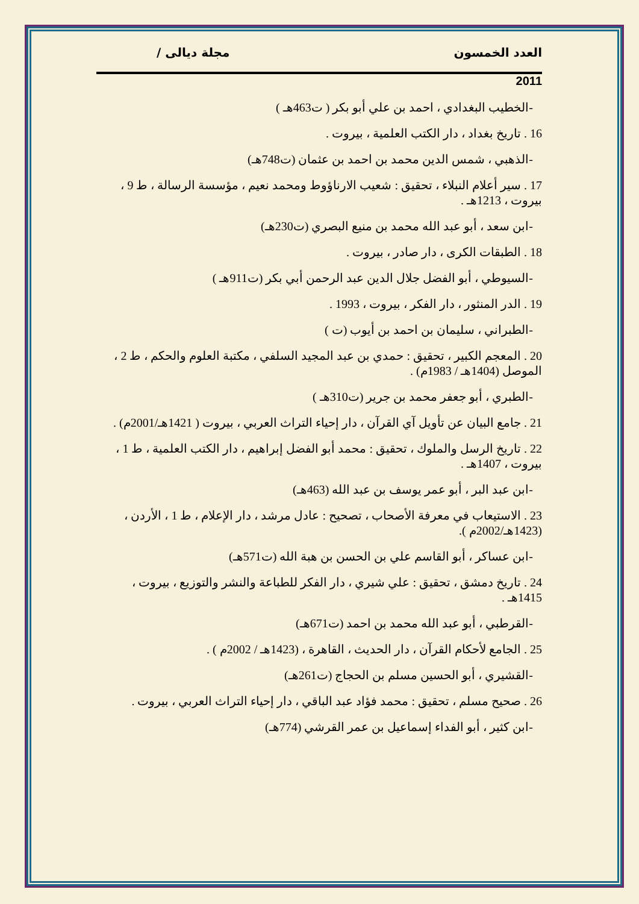العدد الخمسون مجلة ديالى /
2011
-الخطيب البغدادي ، احمد بن علي أبو بكر ( ت463هـ )
16 . تاريخ بغداد ، دار الكتب العلمية ، بيروت .
-الذهبي ، شمس الدين محمد بن احمد بن عثمان (ت748هـ)
17 . سير أعلام النبلاء ، تحقيق : شعيب الارناؤوط ومحمد نعيم ، مؤسسة الرسالة ، ط 9 ، بيروت ، 1213هـ .
-ابن سعد ، أبو عبد الله محمد بن منيع البصري (ت230هـ)
18 . الطبقات الكرى ، دار صادر ، بيروت .
-السيوطي ، أبو الفضل جلال الدين عبد الرحمن أبي بكر (ت911هـ )
19 . الدر المنثور ، دار الفكر ، بيروت ، 1993 .
-الطبراني ، سليمان بن احمد بن أيوب (ت )
20 . المعجم الكبير ، تحقيق : حمدي بن عبد المجيد السلفي ، مكتبة العلوم والحكم ، ط 2 ، الموصل (1404هـ / 1983م) .
-الطبري ، أبو جعفر محمد بن جرير (ت310هـ )
21 . جامع البيان عن تأويل آي القرآن ، دار إحياء التراث العربي ، بيروت ( 1421هـ/2001م) .
22 . تاريخ الرسل والملوك ، تحقيق : محمد أبو الفضل إبراهيم ، دار الكتب العلمية ، ط 1 ، بيروت ، 1407هـ .
-ابن عبد البر ، أبو عمر يوسف بن عبد الله (463هـ)
23 . الاستيعاب في معرفة الأصحاب ، تصحيح : عادل مرشد ، دار الإعلام ، ط 1 ، الأردن ، (1423هـ/2002م ).
-ابن عساكر ، أبو القاسم علي بن الحسن بن هبة الله (ت571هـ)
24 . تاريخ دمشق ، تحقيق : علي شيري ، دار الفكر للطباعة والنشر والتوزيع ، بيروت ، 1415هـ .
-القرطبي ، أبو عبد الله محمد بن احمد (ت671هـ)
25 . الجامع لأحكام القرآن ، دار الحديث ، القاهرة ، (1423هـ / 2002م ) .
-القشيري ، أبو الحسين مسلم بن الحجاج (ت261هـ)
26 . صحيح مسلم ، تحقيق : محمد فؤاد عبد الباقي ، دار إحياء التراث العربي ، بيروت .
-ابن كثير ، أبو الفداء إسماعيل بن عمر القرشي (774هـ)